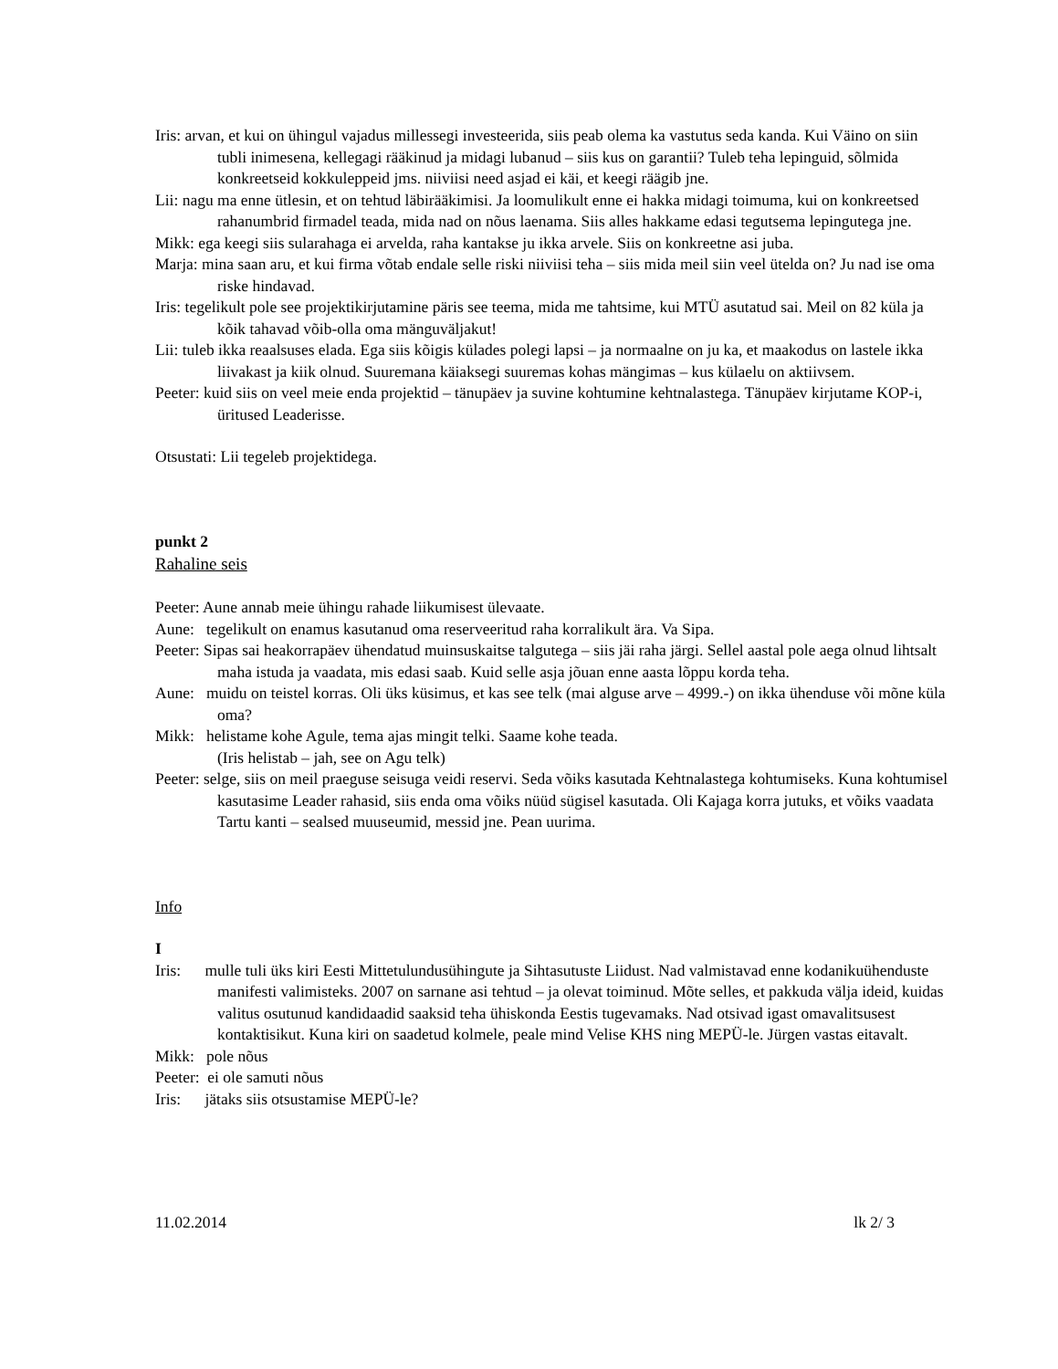Iris: arvan, et kui on ühingul vajadus millessegi investeerida, siis peab olema ka vastutus seda kanda. Kui Väino on siin tubli inimesena, kellegagi rääkinud ja midagi lubanud – siis kus on garantii? Tuleb teha lepinguid, sõlmida konkreetseid kokkuleppeid jms. niiviisi need asjad ei käi, et keegi räägib jne.
Lii: nagu ma enne ütlesin, et on tehtud läbirääkimisi. Ja loomulikult enne ei hakka midagi toimuma, kui on konkreetsed rahanumbrid firmadel teada, mida nad on nõus laenama. Siis alles hakkame edasi tegutsema lepingutega jne.
Mikk: ega keegi siis sularahaga ei arvelda, raha kantakse ju ikka arvele. Siis on konkreetne asi juba.
Marja: mina saan aru, et kui firma võtab endale selle riski niiviisi teha – siis mida meil siin veel ütelda on? Ju nad ise oma riske hindavad.
Iris: tegelikult pole see projektikirjutamine päris see teema, mida me tahtsime, kui MTÜ asutatud sai. Meil on 82 küla ja kõik tahavad võib-olla oma mänguväljakut!
Lii: tuleb ikka reaalsuses elada. Ega siis kõigis külades polegi lapsi – ja normaalne on ju ka, et maakodus on lastele ikka liivakast ja kiik olnud. Suuremana käiaksegi suuremas kohas mängimas – kus külaelu on aktiivsem.
Peeter: kuid siis on veel meie enda projektid – tänupäev ja suvine kohtumine kehtnalastega. Tänupäev kirjutame KOP-i, üritused Leaderisse.
Otsustati: Lii tegeleb projektidega.
punkt 2
Rahaline seis
Peeter: Aune annab meie ühingu rahade liikumisest ülevaate.
Aune: tegelikult on enamus kasutanud oma reserveeritud raha korralikult ära. Va Sipa.
Peeter: Sipas sai heakorrapäev ühendatud muinsuskaitse talgutega – siis jäi raha järgi. Sellel aastal pole aega olnud lihtsalt maha istuda ja vaadata, mis edasi saab. Kuid selle asja jõuan enne aasta lõppu korda teha.
Aune: muidu on teistel korras. Oli üks küsimus, et kas see telk (mai alguse arve – 4999.-) on ikka ühenduse või mõne küla oma?
Mikk: helistame kohe Agule, tema ajas mingit telki. Saame kohe teada.
(Iris helistab – jah, see on Agu telk)
Peeter: selge, siis on meil praeguse seisuga veidi reservi. Seda võiks kasutada Kehtnalastega kohtumiseks. Kuna kohtumisel kasutasime Leader rahasid, siis enda oma võiks nüüd sügisel kasutada. Oli Kajaga korra jutuks, et võiks vaadata Tartu kanti – sealsed muuseumid, messid jne. Pean uurima.
Info
I
Iris: mulle tuli üks kiri Eesti Mittetulundusühingute ja Sihtasutuste Liidust. Nad valmistavad enne kodanikuühenduste manifesti valimisteks. 2007 on sarnane asi tehtud – ja olevat toiminud. Mõte selles, et pakkuda välja ideid, kuidas valitus osutunud kandidaadid saaksid teha ühiskonda Eestis tugevamaks. Nad otsivad igast omavalitsusest kontaktisikut. Kuna kiri on saadetud kolmele, peale mind Velise KHS ning MEPÜ-le. Jürgen vastas eitavalt.
Mikk: pole nõus
Peeter: ei ole samuti nõus
Iris: jätaks siis otsustamise MEPÜ-le?
11.02.2014 lk 2/ 3